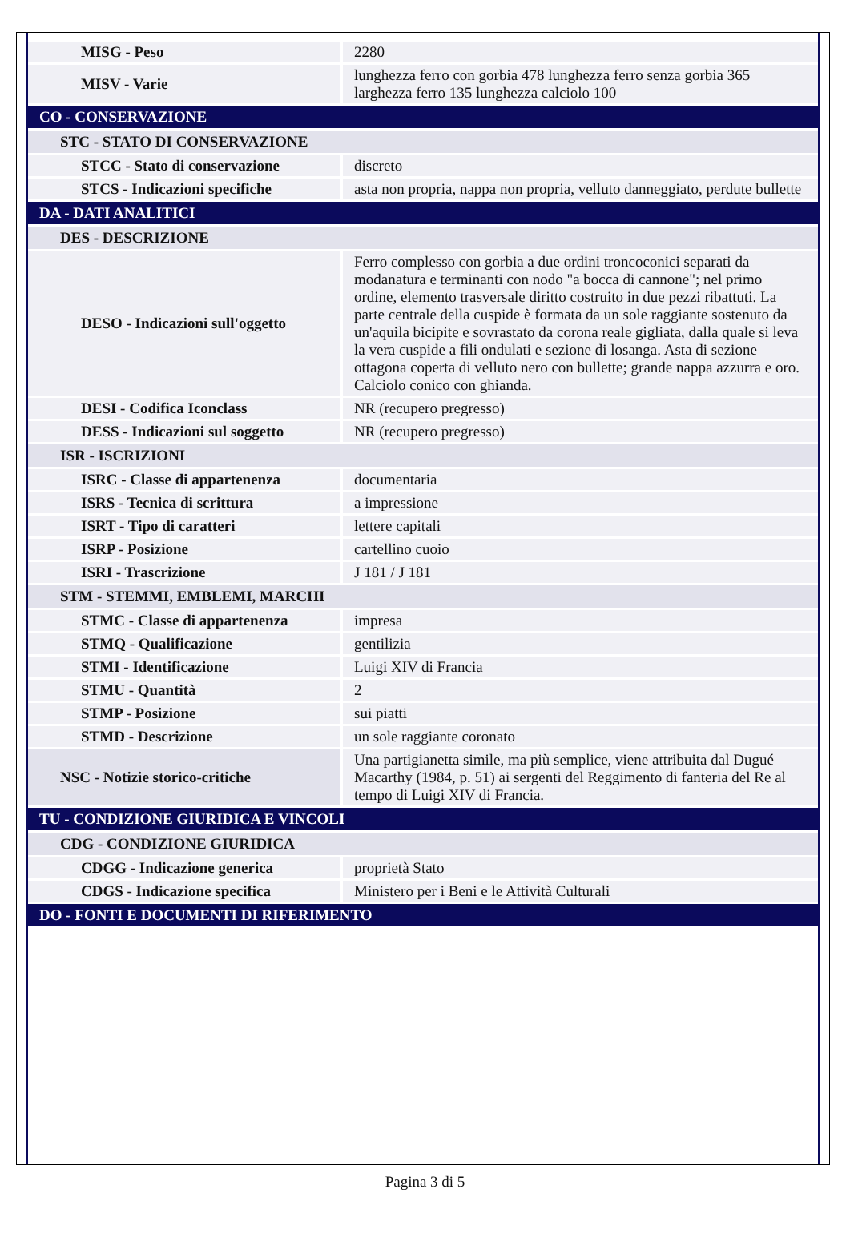| MISG - Peso | 2280 |
| MISV - Varie | lunghezza ferro con gorbia 478 lunghezza ferro senza gorbia 365 larghezza ferro 135 lunghezza calciolo 100 |
| CO - CONSERVAZIONE | |
| STC - STATO DI CONSERVAZIONE | |
| STCC - Stato di conservazione | discreto |
| STCS - Indicazioni specifiche | asta non propria, nappa non propria, velluto danneggiato, perdute bullette |
| DA - DATI ANALITICI | |
| DES - DESCRIZIONE | |
| DESO - Indicazioni sull'oggetto | Ferro complesso con gorbia a due ordini troncoconici separati da modanatura e terminanti con nodo "a bocca di cannone"; nel primo ordine, elemento trasversale diritto costruito in due pezzi ribattuti. La parte centrale della cuspide è formata da un sole raggiante sostenuto da un'aquila bicipite e sovrastato da corona reale gigliata, dalla quale si leva la vera cuspide a fili ondulati e sezione di losanga. Asta di sezione ottagona coperta di velluto nero con bullette; grande nappa azzurra e oro. Calciolo conico con ghianda. |
| DESI - Codifica Iconclass | NR (recupero pregresso) |
| DESS - Indicazioni sul soggetto | NR (recupero pregresso) |
| ISR - ISCRIZIONI | |
| ISRC - Classe di appartenenza | documentaria |
| ISRS - Tecnica di scrittura | a impressione |
| ISRT - Tipo di caratteri | lettere capitali |
| ISRP - Posizione | cartellino cuoio |
| ISRI - Trascrizione | J 181 / J 181 |
| STM - STEMMI, EMBLEMI, MARCHI | |
| STMC - Classe di appartenenza | impresa |
| STMQ - Qualificazione | gentilizia |
| STMI - Identificazione | Luigi XIV di Francia |
| STMU - Quantità | 2 |
| STMP - Posizione | sui piatti |
| STMD - Descrizione | un sole raggiante coronato |
| NSC - Notizie storico-critiche | Una partigianetta simile, ma più semplice, viene attribuita dal Dugué Macarthy (1984, p. 51) ai sergenti del Reggimento di fanteria del Re al tempo di Luigi XIV di Francia. |
| TU - CONDIZIONE GIURIDICA E VINCOLI | |
| CDG - CONDIZIONE GIURIDICA | |
| CDGG - Indicazione generica | proprietà Stato |
| CDGS - Indicazione specifica | Ministero per i Beni e le Attività Culturali |
| DO - FONTI E DOCUMENTI DI RIFERIMENTO | |
Pagina 3 di 5